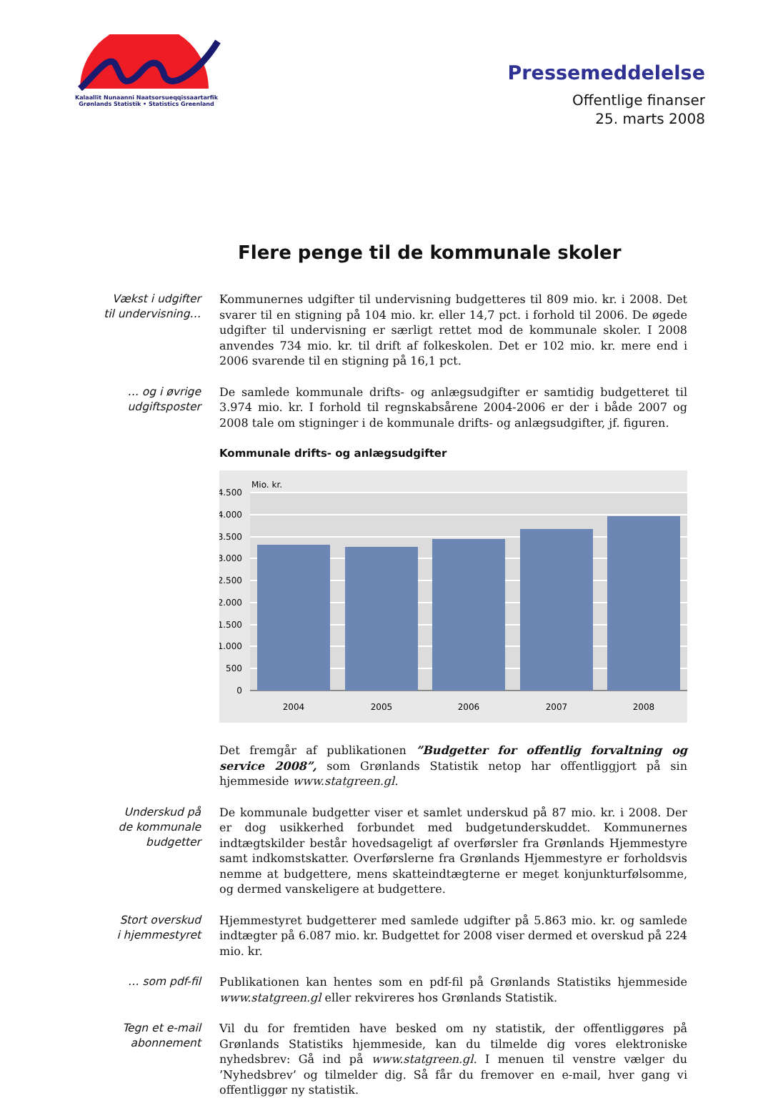Kalaallit Nunaanni Naatsorsueqqissaartarfik
Grønlands Statistik • Statistics Greenland
Pressemeddelelse
Offentlige finanser
25. marts 2008
Flere penge til de kommunale skoler
Vækst i udgifter
til undervisning…
Kommunernes udgifter til undervisning budgetteres til 809 mio. kr. i 2008. Det svarer til en stigning på 104 mio. kr. eller 14,7 pct. i forhold til 2006. De øgede udgifter til undervisning er særligt rettet mod de kommunale skoler. I 2008 anvendes 734 mio. kr. til drift af folkeskolen. Det er 102 mio. kr. mere end i 2006 svarende til en stigning på 16,1 pct.
… og i øvrige
udgiftsposter
De samlede kommunale drifts- og anlægsudgifter er samtidig budgetteret til 3.974 mio. kr. I forhold til regnskabsårene 2004-2006 er der i både 2007 og 2008 tale om stigninger i de kommunale drifts- og anlægsudgifter, jf. figuren.
Kommunale drifts- og anlægsudgifter
Mio. kr.
4.500
4.000
3.500
3.000
2.500
2.000
1.500
1.000
500
0
2004
2005
2006
2007
2008
Det fremgår af publikationen ”Budgetter for offentlig forvaltning og service 2008”, som Grønlands Statistik netop har offentliggjort på sin hjemmeside www.statgreen.gl.
Underskud på
de kommunale
budgetter
De kommunale budgetter viser et samlet underskud på 87 mio. kr. i 2008. Der er dog usikkerhed forbundet med budgetunderskuddet. Kommunernes indtægtskilder består hovedsageligt af overførsler fra Grønlands Hjemmestyre samt indkomstskatter. Overførslerne fra Grønlands Hjemmestyre er forholdsvis nemme at budgettere, mens skatteindtægterne er meget konjunkturfølsomme, og dermed vanskeligere at budgettere.
Stort overskud
i hjemmestyret
Hjemmestyret budgetterer med samlede udgifter på 5.863 mio. kr. og samlede indtægter på 6.087 mio. kr. Budgettet for 2008 viser dermed et overskud på 224 mio. kr.
… som pdf-fil
Publikationen kan hentes som en pdf-fil på Grønlands Statistiks hjemmeside www.statgreen.gl eller rekvireres hos Grønlands Statistik.
Tegn et e-mail
abonnement
Vil du for fremtiden have besked om ny statistik, der offentliggøres på Grønlands Statistiks hjemmeside, kan du tilmelde dig vores elektroniske nyhedsbrev: Gå ind på www.statgreen.gl. I menuen til venstre vælger du ’Nyhedsbrev’ og tilmelder dig. Så får du fremover en e-mail, hver gang vi offentliggør ny statistik.